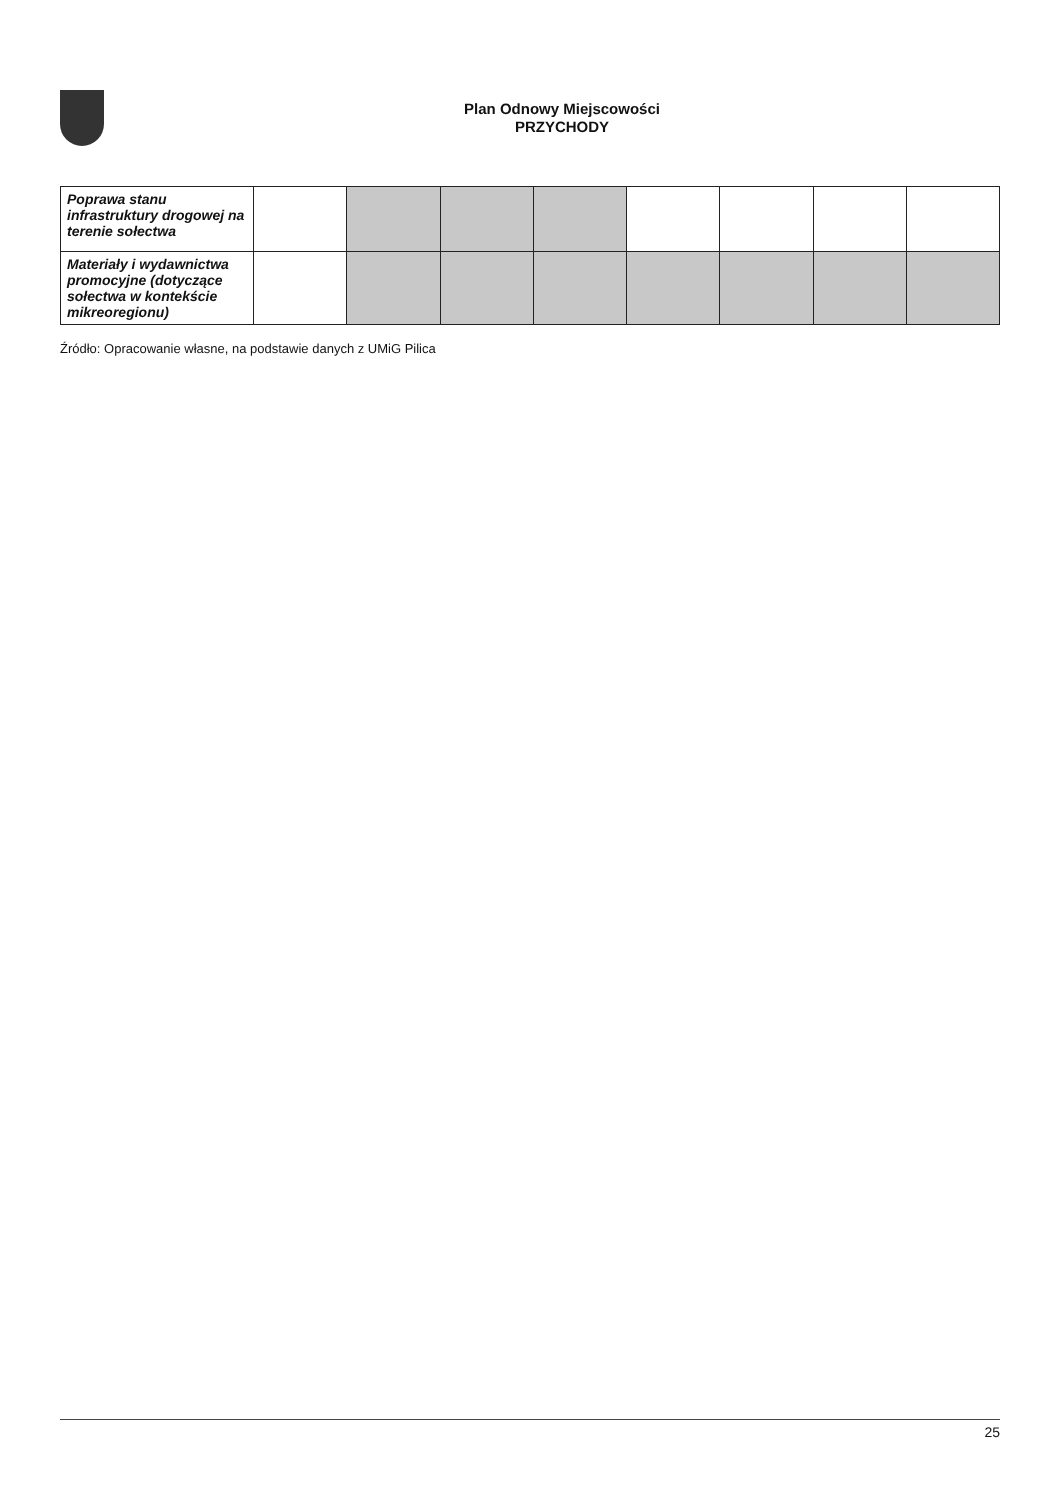Plan Odnowy Miejscowości
PRZYCHODY
| Poprawa stanu infrastruktury drogowej na terenie sołectwa | | | | | | | | |
| Materiały i wydawnictwa promocyjne (dotyczące sołectwa w kontekście mikreoregionu) | | | | | | | | |
Źródło: Opracowanie własne, na podstawie danych z UMiG Pilica
25